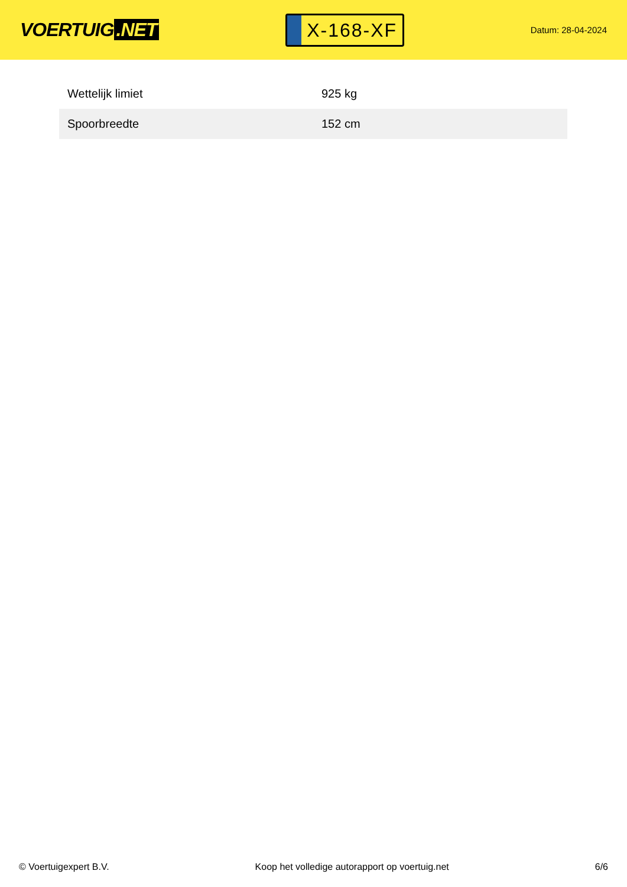VOERTUIG.NET
X-168-XF
Datum: 28-04-2024
| Wettelijk limiet | 925 kg |
| Spoorbreedte | 152 cm |
© Voertuigexpert B.V. Koop het volledige autorapport op voertuig.net 6/6